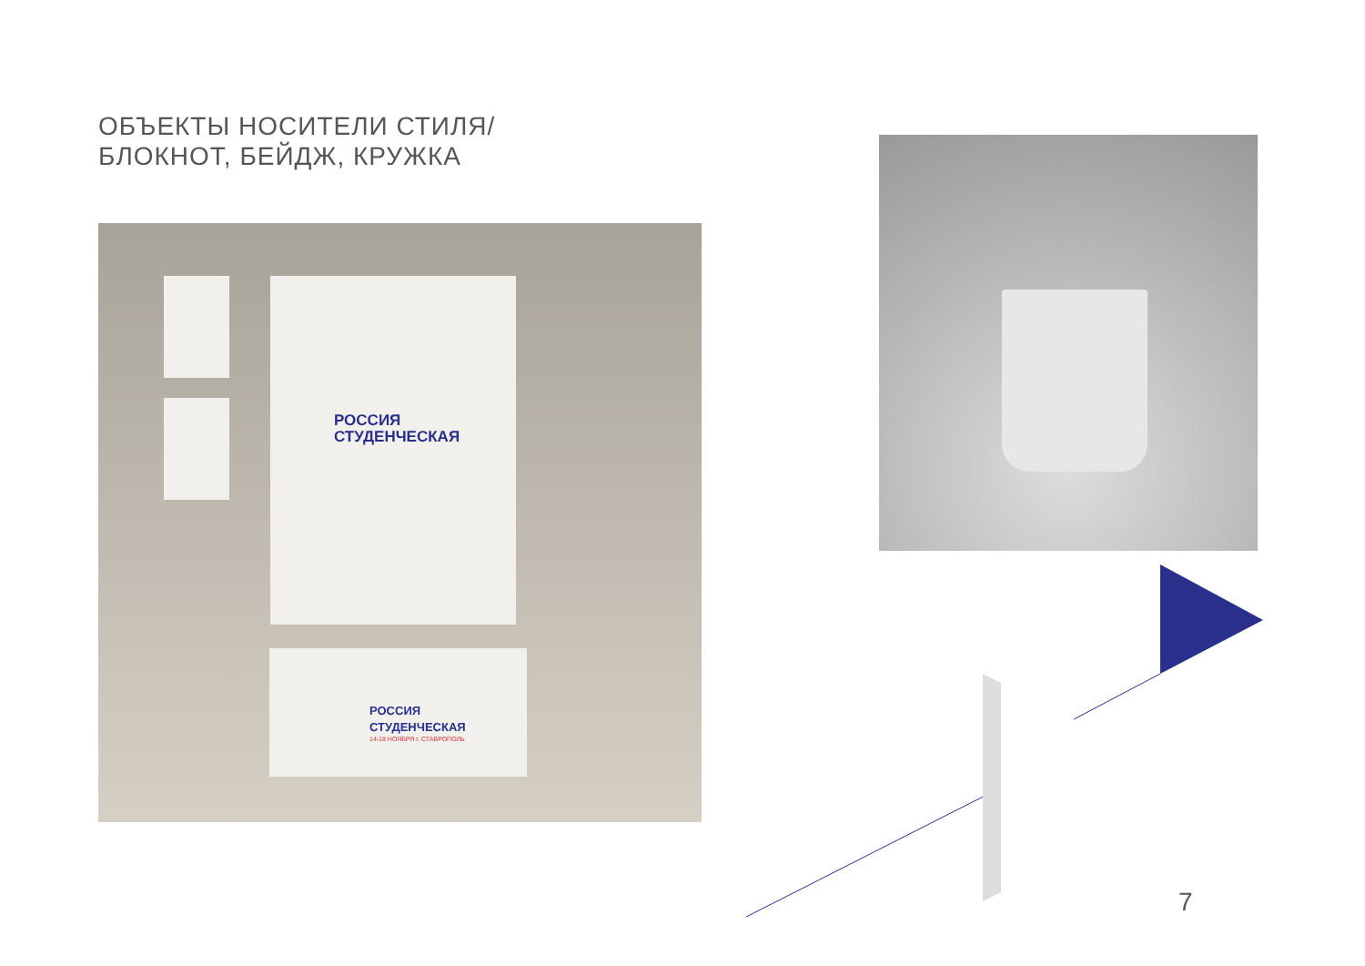ОБЪЕКТЫ НОСИТЕЛИ СТИЛЯ/
БЛОКНОТ, БЕЙДЖ, КРУЖКА
РОССИЯ
СТУДЕНЧЕСКАЯ
РОССИЯ
СТУДЕНЧЕСКАЯ
14-18 НОЯБРЯ г. СТАВРОПОЛЬ
7